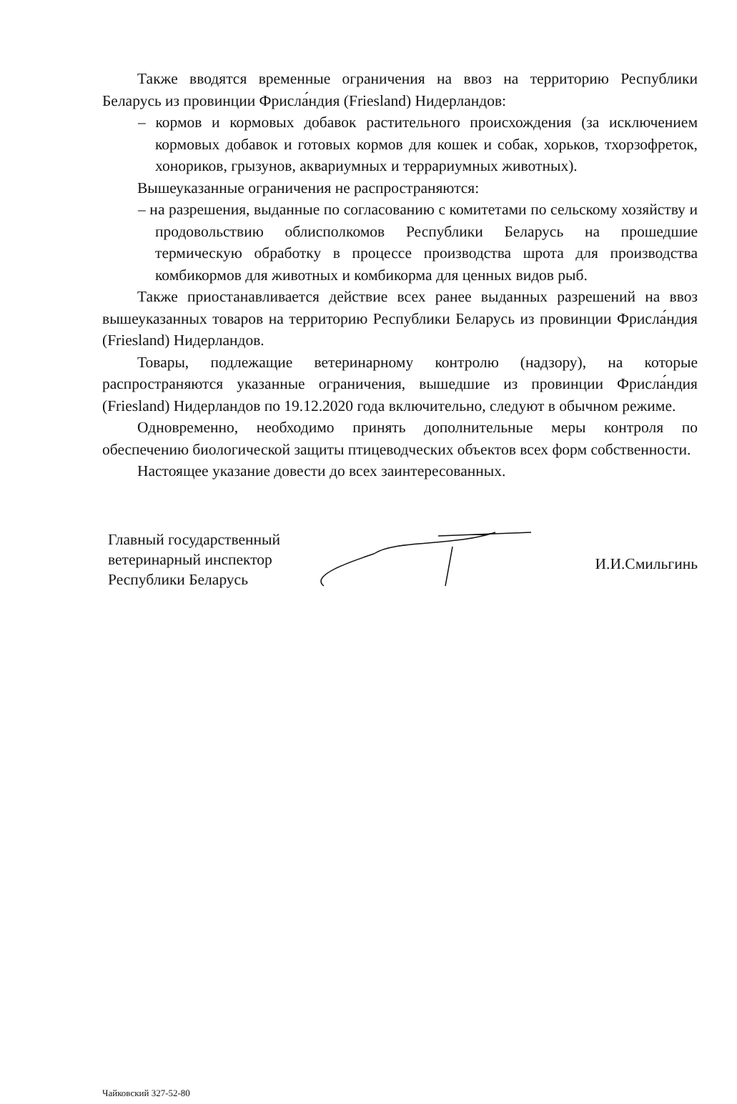Также вводятся временные ограничения на ввоз на территорию Республики Беларусь из провинции Фрисла́ндия (Friesland) Нидерландов:
– кормов и кормовых добавок растительного происхождения (за исключением кормовых добавок и готовых кормов для кошек и собак, хорьков, тхорзофреток, хонориков, грызунов, аквариумных и террариумных животных).
Вышеуказанные ограничения не распространяются:
– на разрешения, выданные по согласованию с комитетами по сельскому хозяйству и продовольствию облисполкомов Республики Беларусь на прошедшие термическую обработку в процессе производства шрота для производства комбикормов для животных и комбикорма для ценных видов рыб.
Также приостанавливается действие всех ранее выданных разрешений на ввоз вышеуказанных товаров на территорию Республики Беларусь из провинции Фрисла́ндия (Friesland) Нидерландов.
Товары, подлежащие ветеринарному контролю (надзору), на которые распространяются указанные ограничения, вышедшие из провинции Фрисла́ндия (Friesland) Нидерландов по 19.12.2020 года включительно, следуют в обычном режиме.
Одновременно, необходимо принять дополнительные меры контроля по обеспечению биологической защиты птицеводческих объектов всех форм собственности.
Настоящее указание довести до всех заинтересованных.
Главный государственный ветеринарный инспектор Республики Беларусь
И.И.Смильгинь
Чайковский 327-52-80